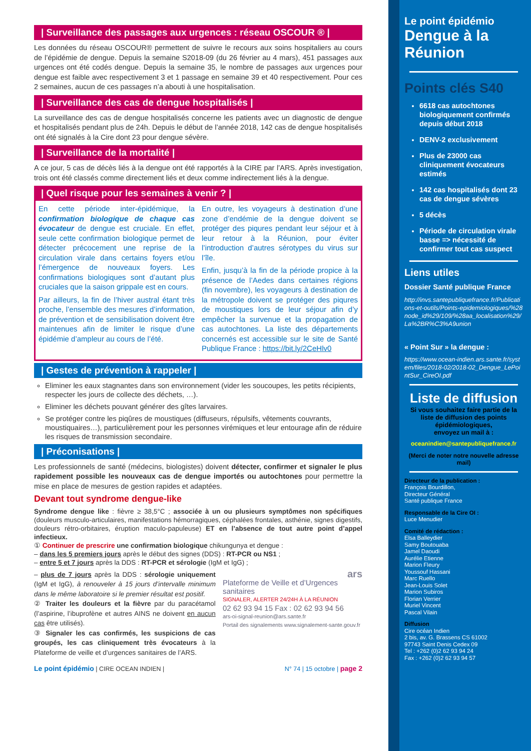| Surveillance des passages aux urgences : réseau OSCOUR ® |
Les données du réseau OSCOUR® permettent de suivre le recours aux soins hospitaliers au cours de l’épidémie de dengue. Depuis la semaine S2018-09 (du 26 février au 4 mars), 451 passages aux urgences ont été codés dengue. Depuis la semaine 35, le nombre de passages aux urgences pour dengue est faible avec respectivement 3 et 1 passage en semaine 39 et 40 respectivement. Pour ces 2 semaines, aucun de ces passages n’a abouti à une hospitalisation.
| Surveillance des cas de dengue hospitalisés |
La surveillance des cas de dengue hospitalisés concerne les patients avec un diagnostic de dengue et hospitalisés pendant plus de 24h. Depuis le début de l’année 2018, 142 cas de dengue hospitalisés ont été signalés à la Cire dont 23 pour dengue sévère.
| Surveillance de la mortalité |
A ce jour, 5 cas de décès liés à la dengue ont été rapportés à la CIRE par l’ARS. Après investigation, trois ont été classés comme directement liés et deux comme indirectement liés à la dengue.
| Quel risque pour les semaines à venir ? |
En cette période inter-épidémique, la confirmation biologique de chaque cas évocateur de dengue est cruciale. En effet, seule cette confirmation biologique permet de détecter précocement une reprise de la circulation virale dans certains foyers et/ou l’émergence de nouveaux foyers. Les confirmations biologiques sont d’autant plus cruciales que la saison grippale est en cours.
Par ailleurs, la fin de l’hiver austral étant très proche, l’ensemble des mesures d’information, de prévention et de sensibilisation doivent être maintenues afin de limiter le risque d’une épidémie d’ampleur au cours de l’été.
En outre, les voyageurs à destination d’une zone d’endémie de la dengue doivent se protéger des piqures pendant leur séjour et à leur retour à la Réunion, pour éviter l’introduction d’autres sérotypes du virus sur l’île.
Enfin, jusqu’à la fin de la période propice à la présence de l’Aedes dans certaines régions (fin novembre), les voyageurs à destination de la métropole doivent se protéger des piqures de moustiques lors de leur séjour afin d’y empêcher la survenue et la propagation de cas autochtones. La liste des départements concernés est accessible sur le site de Santé Publique France : https://bit.ly/2CeHlv0
| Gestes de prévention à rappeler |
Eliminer les eaux stagnantes dans son environnement (vider les soucoupes, les petits récipients, respecter les jours de collecte des déchets, …).
Eliminer les déchets pouvant générer des gîtes larvaires.
Se protéger contre les piqûres de moustiques (diffuseurs, répulsifs, vêtements couvrants, moustiquaires…), particulièrement pour les personnes virémiques et leur entourage afin de réduire les risques de transmission secondaire.
| Préconisations |
Les professionnels de santé (médecins, biologistes) doivent détecter, confirmer et signaler le plus rapidement possible les nouveaux cas de dengue importés ou autochtones pour permettre la mise en place de mesures de gestion rapides et adaptées.
Devant tout syndrome dengue-like
Syndrome dengue like : fièvre ≥ 38,5°C ; associée à un ou plusieurs symptômes non spécifiques (douleurs musculo-articulaires, manifestations hémorragiques, céphalées frontales, asthénie, signes digestifs, douleurs rétro-orbitaires, éruption maculo-papuleuse) ET en l’absence de tout autre point d’appel infectieux.
① Continuer de prescrire une confirmation biologique chikungunya et dengue :
– dans les 5 premiers jours après le début des signes (DDS) : RT-PCR ou NS1 ;
– entre 5 et 7 jours après la DDS : RT-PCR et sérologie (IgM et IgG) ;
– plus de 7 jours après la DDS : sérologie uniquement (IgM et IgG), à renouveler à 15 jours d’intervalle minimum dans le même laboratoire si le premier résultat est positif.
② Traiter les douleurs et la fièvre par du paracétamol (l’aspirine, l’ibuprofène et autres AINS ne doivent en aucun cas être utilisés).
③ Signaler les cas confirmés, les suspicions de cas groupés, les cas cliniquement très évocateurs à la Plateforme de veille et d’urgences sanitaires de l’ARS.
ars
Plateforme de Veille et d’Urgences sanitaires
SIGNALER, ALERTER 24/24H À LA RÉUNION
02 62 93 94 15 Fax : 02 62 93 94 56
ars-oi-signal-reunion@ars.sante.fr
Portail des signalements www.signalement-sante.gouv.fr
Le point épidémio | CIRE OCEAN INDIEN | N° 74 | 15 octobre | page 2
Le point épidémio
Dengue à la Réunion
Points clés S40
6618 cas autochtones biologiquement confirmés depuis début 2018
DENV-2 exclusivement
Plus de 23000 cas cliniquement évocateurs estimés
142 cas hospitalisés dont 23 cas de dengue sévères
5 décès
Période de circulation virale basse => nécessité de confirmer tout cas suspect
Liens utiles
Dossier Santé publique France
http://invs.santepubliquefrance.fr/Publications-et-outils/Points-epidemiologiques/%28node_id%29/109/%28aa_localisation%29/La%2BR%C3%A9union
« Point Sur » la dengue :
https://www.ocean-indien.ars.sante.fr/system/files/2018-02/2018-02_Dengue_LePointSur_CireOI.pdf
Liste de diffusion
Si vous souhaitez faire partie de la liste de diffusion des points épidémiologiques,
envoyez un mail à :
oceanindien@santepubliquefrance.fr
(Merci de noter notre nouvelle adresse mail)
Directeur de la publication :
François Bourdillon,
Directeur Général
Santé publique France
Responsable de la Cire OI :
Luce Menudier
Comité de rédaction :
Elsa Balleydier
Samy Boutouaba
Jamel Daoudi
Aurélie Etienne
Marion Fleury
Youssouf Hassani
Marc Ruello
Jean-Louis Solet
Marion Subiros
Florian Verrier
Muriel Vincent
Pascal Vilain
Diffusion
Cire océan Indien
2 bis, av. G. Brassens CS 61002
97743 Saint Denis Cedex 09
Tel : +262 (0)2 62 93 94 24
Fax : +262 (0)2 62 93 94 57